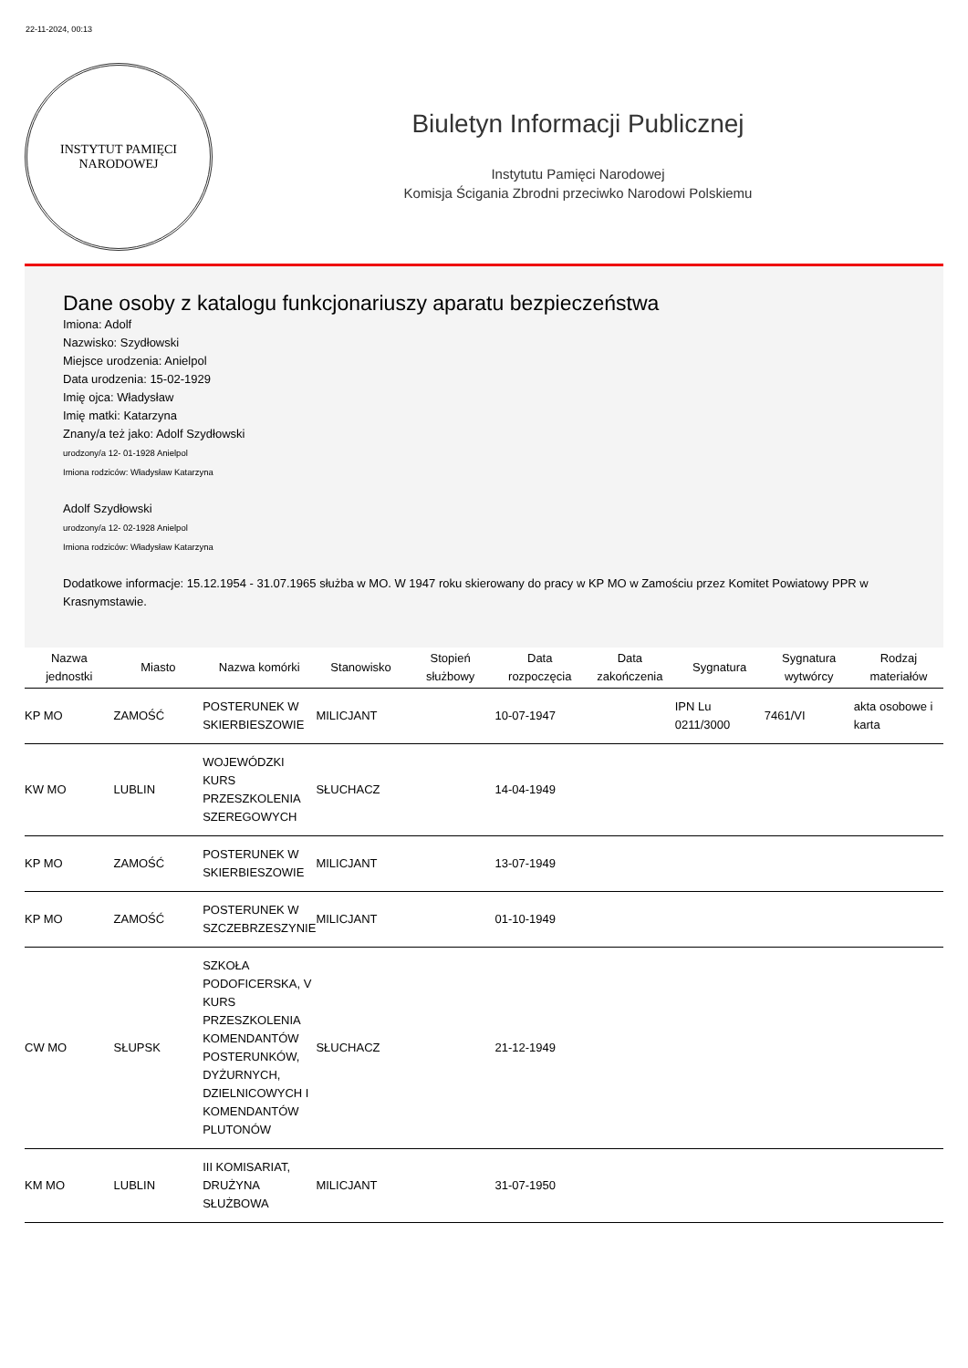22-11-2024, 00:13
INSTYTUT PAMIĘCI
NARODOWEJ
Biuletyn Informacji Publicznej
Instytutu Pamięci Narodowej
Komisja Ścigania Zbrodni przeciwko Narodowi Polskiemu
Dane osoby z katalogu funkcjonariuszy aparatu bezpieczeństwa
Imiona: Adolf
Nazwisko: Szydłowski
Miejsce urodzenia: Anielpol
Data urodzenia: 15-02-1929
Imię ojca: Władysław
Imię matki: Katarzyna
Znany/a też jako: Adolf Szydłowski
urodzony/a 12- 01-1928 Anielpol
Imiona rodziców: Władysław Katarzyna
Adolf Szydłowski
urodzony/a 12- 02-1928 Anielpol
Imiona rodziców: Władysław Katarzyna
Dodatkowe informacje: 15.12.1954 - 31.07.1965 służba w MO. W 1947 roku skierowany do pracy w KP MO w Zamościu przez Komitet Powiatowy PPR w Krasnymstawie.
| Nazwa jednostki | Miasto | Nazwa komórki | Stanowisko | Stopień służbowy | Data rozpoczęcia | Data zakończenia | Sygnatura | Sygnatura wytwórcy | Rodzaj materiałów |
| --- | --- | --- | --- | --- | --- | --- | --- | --- | --- |
| KP MO | ZAMOŚĆ | POSTERUNEK W SKIERBIESZOWIE | MILICJANT | | 10-07-1947 | | IPN Lu 0211/3000 | 7461/VI | akta osobowe i karta |
| KW MO | LUBLIN | WOJEWÓDZKI KURS PRZESZKOLENIA SZEREGOWYCH | SŁUCHACZ | | 14-04-1949 | | | | |
| KP MO | ZAMOŚĆ | POSTERUNEK W SKIERBIESZOWIE | MILICJANT | | 13-07-1949 | | | | |
| KP MO | ZAMOŚĆ | POSTERUNEK W SZCZEBRZESZYNIE | MILICJANT | | 01-10-1949 | | | | |
| CW MO | SŁUPSK | SZKOŁA PODOFICERSKA, V KURS PRZESZKOLENIA KOMENDANTÓW POSTERUNKÓW, DYŻURNYCH, DZIELNICOWYCH I KOMENDANTÓW PLUTONÓW | SŁUCHACZ | | 21-12-1949 | | | | |
| KM MO | LUBLIN | III KOMISARIAT, DRUŻYNA SŁUŻBOWA | MILICJANT | | 31-07-1950 | | | | |